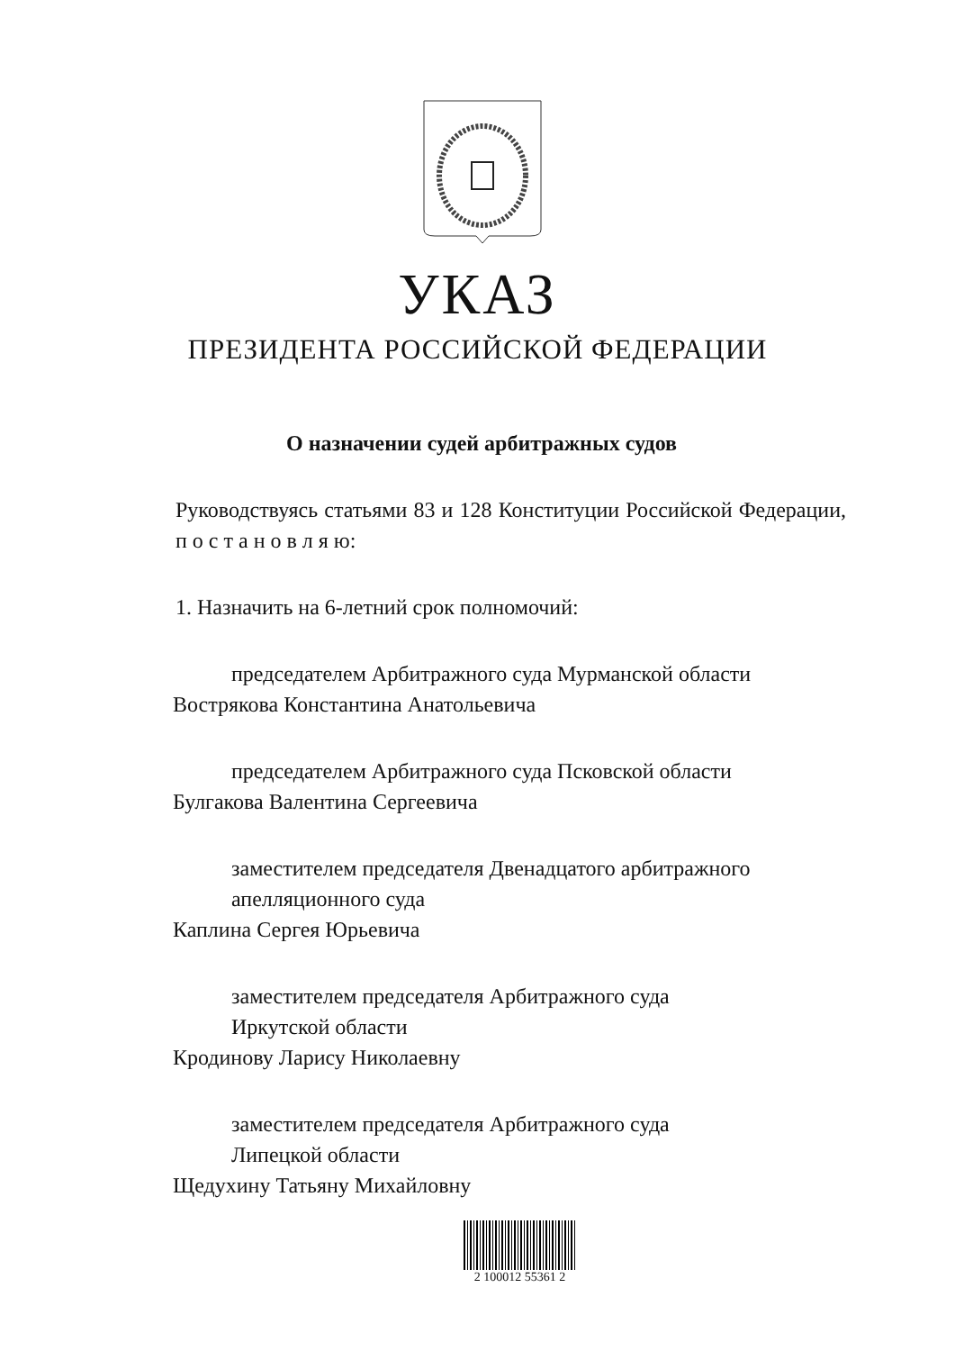УКАЗ
ПРЕЗИДЕНТА РОССИЙСКОЙ ФЕДЕРАЦИИ
О назначении судей арбитражных судов
Руководствуясь статьями 83 и 128 Конституции Российской Федерации, п о с т а н о в л я ю:
1. Назначить на 6-летний срок полномочий:
председателем Арбитражного суда Мурманской области
Вострякова Константина Анатольевича
председателем Арбитражного суда Псковской области
Булгакова Валентина Сергеевича
заместителем председателя Двенадцатого арбитражного
апелляционного суда
Каплина Сергея Юрьевича
заместителем председателя Арбитражного суда
Иркутской области
Кродинову Ларису Николаевну
заместителем председателя Арбитражного суда
Липецкой области
Щедухину Татьяну Михайловну
2 100012 55361 2